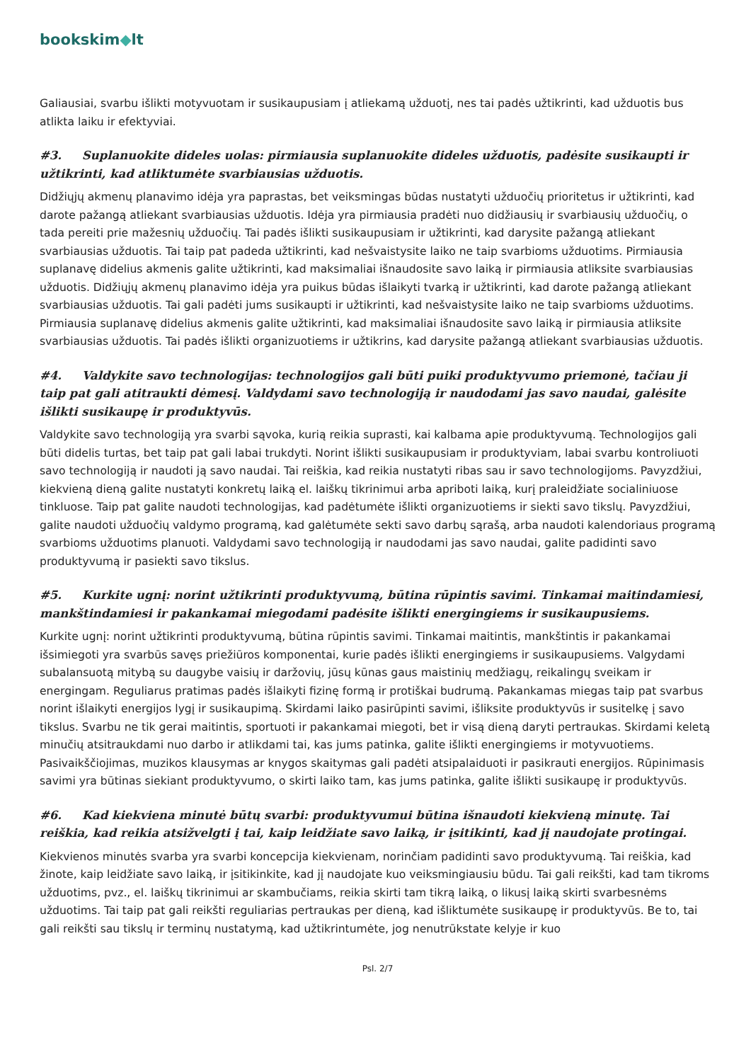bookskim◆lt
Galiausiai, svarbu išlikti motyvuotam ir susikaupusiam į atliekamą užduotį, nes tai padės užtikrinti, kad užduotis bus atlikta laiku ir efektyviai.
#3. Suplanuokite dideles uolas: pirmiausia suplanuokite dideles užduotis, padėsite susikaupti ir užtikrinti, kad atliktumėte svarbiausias užduotis.
Didžiųjų akmenų planavimo idėja yra paprastas, bet veiksmingas būdas nustatyti užduočių prioritetus ir užtikrinti, kad darote pažangą atliekant svarbiausias užduotis. Idėja yra pirmiausia pradėti nuo didžiausių ir svarbiausių užduočių, o tada pereiti prie mažesnių užduočių. Tai padės išlikti susikaupusiam ir užtikrinti, kad darysite pažangą atliekant svarbiausias užduotis. Tai taip pat padeda užtikrinti, kad nešvaistysite laiko ne taip svarbioms užduotims. Pirmiausia suplanavę didelius akmenis galite užtikrinti, kad maksimaliai išnaudosite savo laiką ir pirmiausia atliksite svarbiausias užduotis. Didžiųjų akmenų planavimo idėja yra puikus būdas išlaikyti tvarką ir užtikrinti, kad darote pažangą atliekant svarbiausias užduotis. Tai gali padėti jums susikaupti ir užtikrinti, kad nešvaistysite laiko ne taip svarbioms užduotims. Pirmiausia suplanavę didelius akmenis galite užtikrinti, kad maksimaliai išnaudosite savo laiką ir pirmiausia atliksite svarbiausias užduotis. Tai padės išlikti organizuotiems ir užtikrins, kad darysite pažangą atliekant svarbiausias užduotis.
#4. Valdykite savo technologijas: technologijos gali būti puiki produktyvumo priemonė, tačiau ji taip pat gali atitraukti dėmesį. Valdydami savo technologiją ir naudodami jas savo naudai, galėsite išlikti susikaupę ir produktyvūs.
Valdykite savo technologiją yra svarbi sąvoka, kurią reikia suprasti, kai kalbama apie produktyvumą. Technologijos gali būti didelis turtas, bet taip pat gali labai trukdyti. Norint išlikti susikaupusiam ir produktyviam, labai svarbu kontroliuoti savo technologiją ir naudoti ją savo naudai. Tai reiškia, kad reikia nustatyti ribas sau ir savo technologijoms. Pavyzdžiui, kiekvieną dieną galite nustatyti konkretų laiką el. laiškų tikrinimui arba apriboti laiką, kurį praleidžiate socialiniuose tinkluose. Taip pat galite naudoti technologijas, kad padėtumėte išlikti organizuotiems ir siekti savo tikslų. Pavyzdžiui, galite naudoti užduočių valdymo programą, kad galėtumėte sekti savo darbų sąrašą, arba naudoti kalendoriaus programą svarbioms užduotims planuoti. Valdydami savo technologiją ir naudodami jas savo naudai, galite padidinti savo produktyvumą ir pasiekti savo tikslus.
#5. Kurkite ugnį: norint užtikrinti produktyvumą, būtina rūpintis savimi. Tinkamai maitindamiesi, mankštindamiesi ir pakankamai miegodami padėsite išlikti energingiems ir susikaupusiems.
Kurkite ugnį: norint užtikrinti produktyvumą, būtina rūpintis savimi. Tinkamai maitintis, mankštintis ir pakankamai išsimiegoti yra svarbūs savęs priežiūros komponentai, kurie padės išlikti energingiems ir susikaupusiems. Valgydami subalansuotą mitybą su daugybe vaisių ir daržovių, jūsų kūnas gaus maistinių medžiagų, reikalingų sveikam ir energingam. Reguliarus pratimas padės išlaikyti fizinę formą ir protiškai budrumą. Pakankamas miegas taip pat svarbus norint išlaikyti energijos lygį ir susikaupimą. Skirdami laiko pasirūpinti savimi, išliksite produktyvūs ir susitelkę į savo tikslus. Svarbu ne tik gerai maitintis, sportuoti ir pakankamai miegoti, bet ir visą dieną daryti pertraukas. Skirdami keletą minučių atsitraukdami nuo darbo ir atlikdami tai, kas jums patinka, galite išlikti energingiems ir motyvuotiems. Pasivaikščiojimas, muzikos klausymas ar knygos skaitymas gali padėti atsipalaiduoti ir pasikrauti energijos. Rūpinimasis savimi yra būtinas siekiant produktyvumo, o skirti laiko tam, kas jums patinka, galite išlikti susikaupę ir produktyvūs.
#6. Kad kiekviena minutė būtų svarbi: produktyvumui būtina išnaudoti kiekvieną minutę. Tai reiškia, kad reikia atsižvelgti į tai, kaip leidžiate savo laiką, ir įsitikinti, kad jį naudojate protingai.
Kiekvienos minutės svarba yra svarbi koncepcija kiekvienam, norinčiam padidinti savo produktyvumą. Tai reiškia, kad žinote, kaip leidžiate savo laiką, ir įsitikinkite, kad jį naudojate kuo veiksmingiausiu būdu. Tai gali reikšti, kad tam tikroms užduotims, pvz., el. laiškų tikrinimui ar skambučiams, reikia skirti tam tikrą laiką, o likusį laiką skirti svarbesnėms užduotims. Tai taip pat gali reikšti reguliarias pertraukas per dieną, kad išliktumėte susikaupę ir produktyvūs. Be to, tai gali reikšti sau tikslų ir terminų nustatymą, kad užtikrintumėte, jog nenutrūkstate kelyje ir kuo
Psl. 2/7